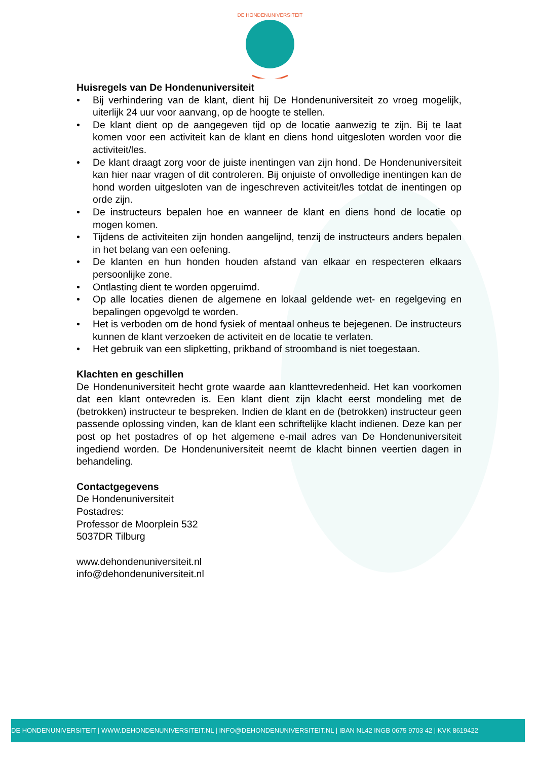DE HONDENUNIVERSITEIT
Huisregels van De Hondenuniversiteit
• Bij verhindering van de klant, dient hij De Hondenuniversiteit zo vroeg mogelijk, uiterlijk 24 uur voor aanvang, op de hoogte te stellen.
• De klant dient op de aangegeven tijd op de locatie aanwezig te zijn. Bij te laat komen voor een activiteit kan de klant en diens hond uitgesloten worden voor die activiteit/les.
• De klant draagt zorg voor de juiste inentingen van zijn hond. De Hondenuniversiteit kan hier naar vragen of dit controleren. Bij onjuiste of onvolledige inentingen kan de hond worden uitgesloten van de ingeschreven activiteit/les totdat de inentingen op orde zijn.
• De instructeurs bepalen hoe en wanneer de klant en diens hond de locatie op mogen komen.
• Tijdens de activiteiten zijn honden aangelijnd, tenzij de instructeurs anders bepalen in het belang van een oefening.
• De klanten en hun honden houden afstand van elkaar en respecteren elkaars persoonlijke zone.
• Ontlasting dient te worden opgeruimd.
• Op alle locaties dienen de algemene en lokaal geldende wet- en regelgeving en bepalingen opgevolgd te worden.
• Het is verboden om de hond fysiek of mentaal onheus te bejegenen. De instructeurs kunnen de klant verzoeken de activiteit en de locatie te verlaten.
• Het gebruik van een slipketting, prikband of stroomband is niet toegestaan.
Klachten en geschillen
De Hondenuniversiteit hecht grote waarde aan klanttevredenheid. Het kan voorkomen dat een klant ontevreden is. Een klant dient zijn klacht eerst mondeling met de (betrokken) instructeur te bespreken. Indien de klant en de (betrokken) instructeur geen passende oplossing vinden, kan de klant een schriftelijke klacht indienen. Deze kan per post op het postadres of op het algemene e-mail adres van De Hondenuniversiteit ingediend worden. De Hondenuniversiteit neemt de klacht binnen veertien dagen in behandeling.
Contactgegevens
De Hondenuniversiteit
Postadres:
Professor de Moorplein 532
5037DR Tilburg
www.dehondenuniversiteit.nl
info@dehondenuniversiteit.nl
DE HONDENUNIVERSITEIT | WWW.DEHONDENUNIVERSITEIT.NL | INFO@DEHONDENUNIVERSITEIT.NL | IBAN NL42 INGB 0675 9703 42 | KVK 8619422